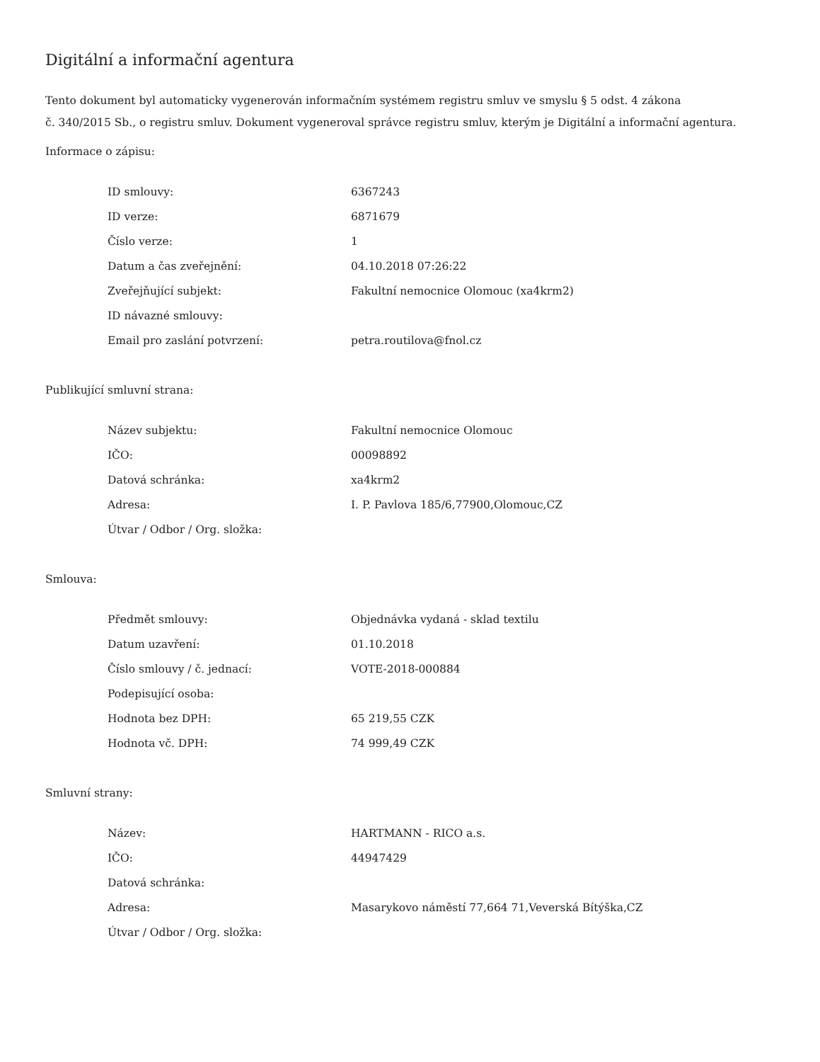Digitální a informační agentura
Tento dokument byl automaticky vygenerován informačním systémem registru smluv ve smyslu § 5 odst. 4 zákona
č. 340/2015 Sb., o registru smluv. Dokument vygeneroval správce registru smluv, kterým je Digitální a informační agentura.
Informace o zápisu:
| ID smlouvy: | 6367243 |
| ID verze: | 6871679 |
| Číslo verze: | 1 |
| Datum a čas zveřejnění: | 04.10.2018 07:26:22 |
| Zveřejňující subjekt: | Fakultní nemocnice Olomouc (xa4krm2) |
| ID návazné smlouvy: | |
| Email pro zaslání potvrzení: | petra.routilova@fnol.cz |
Publikující smluvní strana:
| Název subjektu: | Fakultní nemocnice Olomouc |
| IČO: | 00098892 |
| Datová schránka: | xa4krm2 |
| Adresa: | I. P. Pavlova 185/6,77900,Olomouc,CZ |
| Útvar / Odbor / Org. složka: | |
Smlouva:
| Předmět smlouvy: | Objednávka vydaná - sklad textilu |
| Datum uzavření: | 01.10.2018 |
| Číslo smlouvy / č. jednací: | VOTE-2018-000884 |
| Podepisující osoba: | |
| Hodnota bez DPH: | 65 219,55 CZK |
| Hodnota vč. DPH: | 74 999,49 CZK |
Smluvní strany:
| Název: | HARTMANN - RICO a.s. |
| IČO: | 44947429 |
| Datová schránka: | |
| Adresa: | Masarykovo náměstí 77,664 71,Veverská Bítýška,CZ |
| Útvar / Odbor / Org. složka: | |